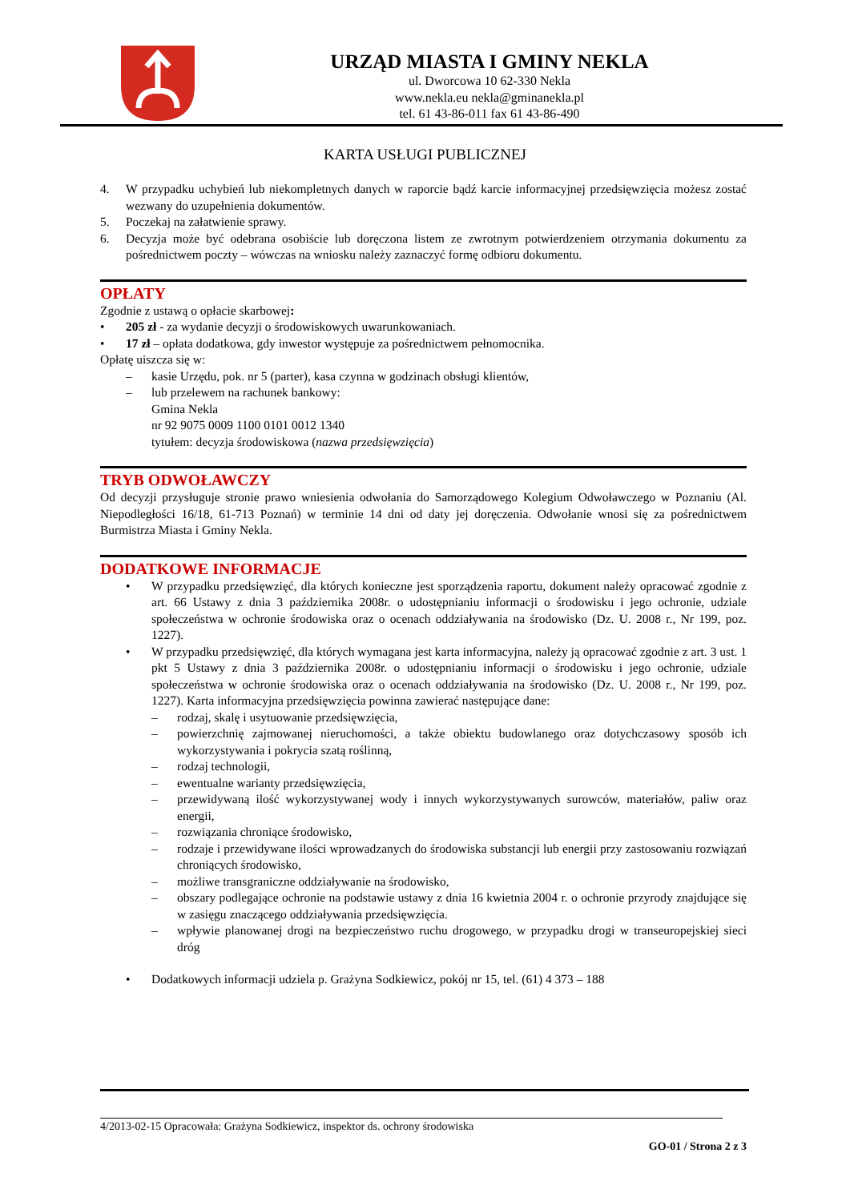URZĄD MIASTA I GMINY NEKLA
ul. Dworcowa 10 62-330 Nekla
www.nekla.eu nekla@gminanekla.pl
tel. 61 43-86-011 fax 61 43-86-490
KARTA USŁUGI PUBLICZNEJ
4. W przypadku uchybień lub niekompletnych danych w raporcie bądź karcie informacyjnej przedsięwzięcia możesz zostać wezwany do uzupełnienia dokumentów.
5. Poczekaj na załatwienie sprawy.
6. Decyzja może być odebrana osobiście lub doręczona listem ze zwrotnym potwierdzeniem otrzymania dokumentu za pośrednictwem poczty – wówczas na wniosku należy zaznaczyć formę odbioru dokumentu.
OPŁATY
Zgodnie z ustawą o opłacie skarbowej:
• 205 zł - za wydanie decyzji o środowiskowych uwarunkowaniach.
• 17 zł – opłata dodatkowa, gdy inwestor występuje za pośrednictwem pełnomocnika.
Opłatę uiszcza się w:
– kasie Urzędu, pok. nr 5 (parter), kasa czynna w godzinach obsługi klientów,
– lub przelewem na rachunek bankowy:
Gmina Nekla
nr 92 9075 0009 1100 0101 0012 1340
tytułem: decyzja środowiskowa (nazwa przedsięwzięcia)
TRYB ODWOŁAWCZY
Od decyzji przysługuje stronie prawo wniesienia odwołania do Samorządowego Kolegium Odwoławczego w Poznaniu (Al. Niepodległości 16/18, 61-713 Poznań) w terminie 14 dni od daty jej doręczenia. Odwołanie wnosi się za pośrednictwem Burmistrza Miasta i Gminy Nekla.
DODATKOWE INFORMACJE
• W przypadku przedsięwzięć, dla których konieczne jest sporządzenia raportu, dokument należy opracować zgodnie z art. 66 Ustawy z dnia 3 października 2008r. o udostępnianiu informacji o środowisku i jego ochronie, udziale społeczeństwa w ochronie środowiska oraz o ocenach oddziaływania na środowisko (Dz. U. 2008 r., Nr 199, poz. 1227).
• W przypadku przedsięwzięć, dla których wymagana jest karta informacyjna, należy ją opracować zgodnie z art. 3 ust. 1 pkt 5 Ustawy z dnia 3 października 2008r. o udostępnianiu informacji o środowisku i jego ochronie, udziale społeczeństwa w ochronie środowiska oraz o ocenach oddziaływania na środowisko (Dz. U. 2008 r., Nr 199, poz. 1227). Karta informacyjna przedsięwzięcia powinna zawierać następujące dane:
– rodzaj, skalę i usytuowanie przedsięwzięcia,
– powierzchnię zajmowanej nieruchomości, a także obiektu budowlanego oraz dotychczasowy sposób ich wykorzystywania i pokrycia szatą roślinną,
– rodzaj technologii,
– ewentualne warianty przedsięwzięcia,
– przewidywaną ilość wykorzystywanej wody i innych wykorzystywanych surowców, materiałów, paliw oraz energii,
– rozwiązania chroniące środowisko,
– rodzaje i przewidywane ilości wprowadzanych do środowiska substancji lub energii przy zastosowaniu rozwiązań chroniących środowisko,
– możliwe transgraniczne oddziaływanie na środowisko,
– obszary podlegające ochronie na podstawie ustawy z dnia 16 kwietnia 2004 r. o ochronie przyrody znajdujące się w zasięgu znaczącego oddziaływania przedsięwzięcia.
– wpływie planowanej drogi na bezpieczeństwo ruchu drogowego, w przypadku drogi w transeuropejskiej sieci dróg
• Dodatkowych informacji udziela p. Grażyna Sodkiewicz, pokój nr 15, tel. (61) 4 373 – 188
4/2013-02-15 Opracowała: Grażyna Sodkiewicz, inspektor ds. ochrony środowiska
GO-01 / Strona 2 z 3